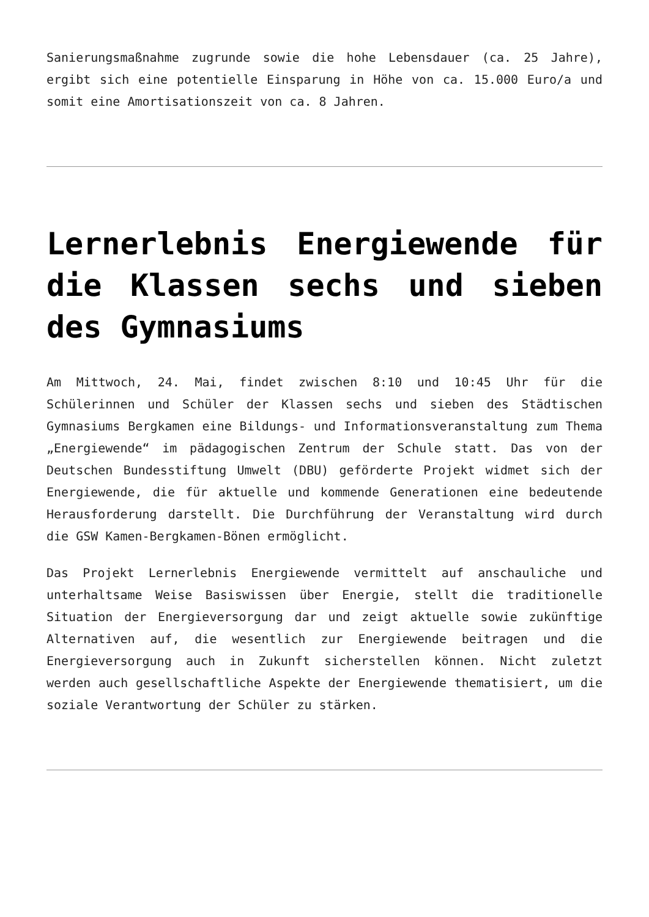Sanierungsmaßnahme zugrunde sowie die hohe Lebensdauer (ca. 25 Jahre), ergibt sich eine potentielle Einsparung in Höhe von ca. 15.000 Euro/a und somit eine Amortisationszeit von ca. 8 Jahren.
Lernerlebnis Energiewende für die Klassen sechs und sieben des Gymnasiums
Am Mittwoch, 24. Mai, findet zwischen 8:10 und 10:45 Uhr für die Schülerinnen und Schüler der Klassen sechs und sieben des Städtischen Gymnasiums Bergkamen eine Bildungs- und Informationsveranstaltung zum Thema „Energiewende“ im pädagogischen Zentrum der Schule statt. Das von der Deutschen Bundesstiftung Umwelt (DBU) geförderte Projekt widmet sich der Energiewende, die für aktuelle und kommende Generationen eine bedeutende Herausforderung darstellt. Die Durchführung der Veranstaltung wird durch die GSW Kamen-Bergkamen-Bönen ermöglicht.
Das Projekt Lernerlebnis Energiewende vermittelt auf anschauliche und unterhaltsame Weise Basiswissen über Energie, stellt die traditionelle Situation der Energieversorgung dar und zeigt aktuelle sowie zukünftige Alternativen auf, die wesentlich zur Energiewende beitragen und die Energieversorgung auch in Zukunft sicherstellen können. Nicht zuletzt werden auch gesellschaftliche Aspekte der Energiewende thematisiert, um die soziale Verantwortung der Schüler zu stärken.